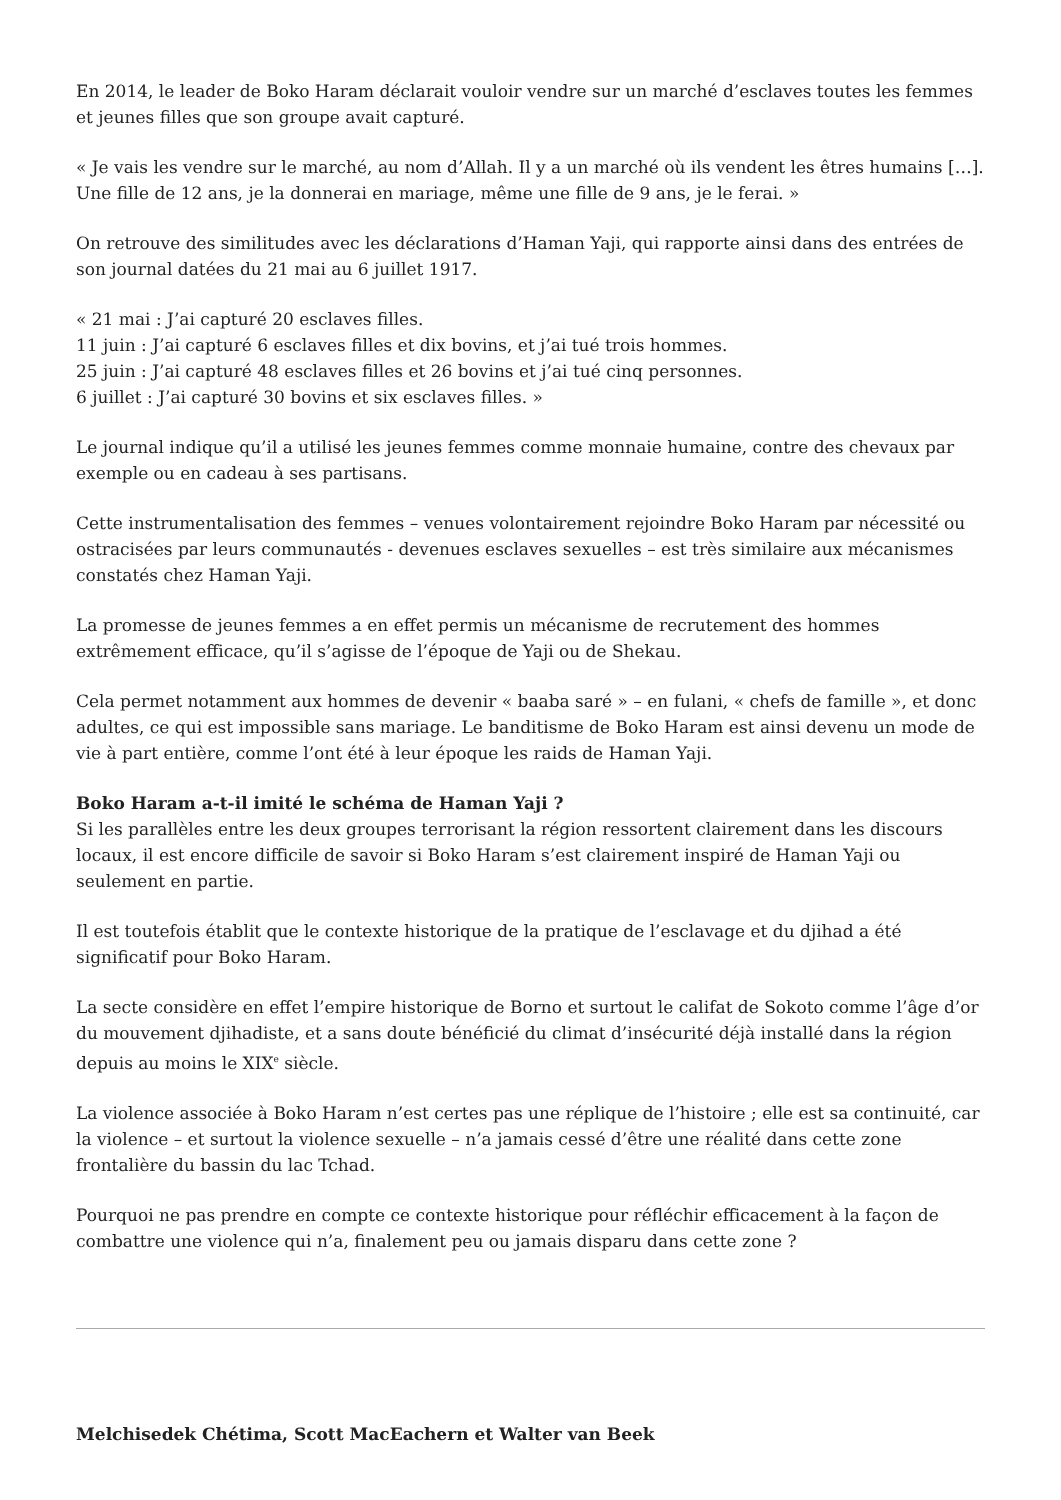En 2014, le leader de Boko Haram déclarait vouloir vendre sur un marché d’esclaves toutes les femmes et jeunes filles que son groupe avait capturé.
« Je vais les vendre sur le marché, au nom d’Allah. Il y a un marché où ils vendent les êtres humains […]. Une fille de 12 ans, je la donnerai en mariage, même une fille de 9 ans, je le ferai. »
On retrouve des similitudes avec les déclarations d’Haman Yaji, qui rapporte ainsi dans des entrées de son journal datées du 21 mai au 6 juillet 1917.
« 21 mai : J’ai capturé 20 esclaves filles.
11 juin : J’ai capturé 6 esclaves filles et dix bovins, et j’ai tué trois hommes.
25 juin : J’ai capturé 48 esclaves filles et 26 bovins et j’ai tué cinq personnes.
6 juillet : J’ai capturé 30 bovins et six esclaves filles. »
Le journal indique qu’il a utilisé les jeunes femmes comme monnaie humaine, contre des chevaux par exemple ou en cadeau à ses partisans.
Cette instrumentalisation des femmes – venues volontairement rejoindre Boko Haram par nécessité ou ostracisées par leurs communautés - devenues esclaves sexuelles – est très similaire aux mécanismes constatés chez Haman Yaji.
La promesse de jeunes femmes a en effet permis un mécanisme de recrutement des hommes extrêmement efficace, qu’il s’agisse de l’époque de Yaji ou de Shekau.
Cela permet notamment aux hommes de devenir « baaba saré » – en fulani, « chefs de famille », et donc adultes, ce qui est impossible sans mariage. Le banditisme de Boko Haram est ainsi devenu un mode de vie à part entière, comme l’ont été à leur époque les raids de Haman Yaji.
Boko Haram a-t-il imité le schéma de Haman Yaji ?
Si les parallèles entre les deux groupes terrorisant la région ressortent clairement dans les discours locaux, il est encore difficile de savoir si Boko Haram s’est clairement inspiré de Haman Yaji ou seulement en partie.
Il est toutefois établit que le contexte historique de la pratique de l’esclavage et du djihad a été significatif pour Boko Haram.
La secte considère en effet l’empire historique de Borno et surtout le califat de Sokoto comme l’âge d’or du mouvement djihadiste, et a sans doute bénéficié du climat d’insécurité déjà installé dans la région depuis au moins le XIX<sup>e</sup> siècle.
La violence associée à Boko Haram n’est certes pas une réplique de l’histoire ; elle est sa continuité, car la violence – et surtout la violence sexuelle – n’a jamais cessé d’être une réalité dans cette zone frontalière du bassin du lac Tchad.
Pourquoi ne pas prendre en compte ce contexte historique pour réfléchir efficacement à la façon de combattre une violence qui n’a, finalement peu ou jamais disparu dans cette zone ?
Melchisedek Chétima, Scott MacEachern et Walter van Beek